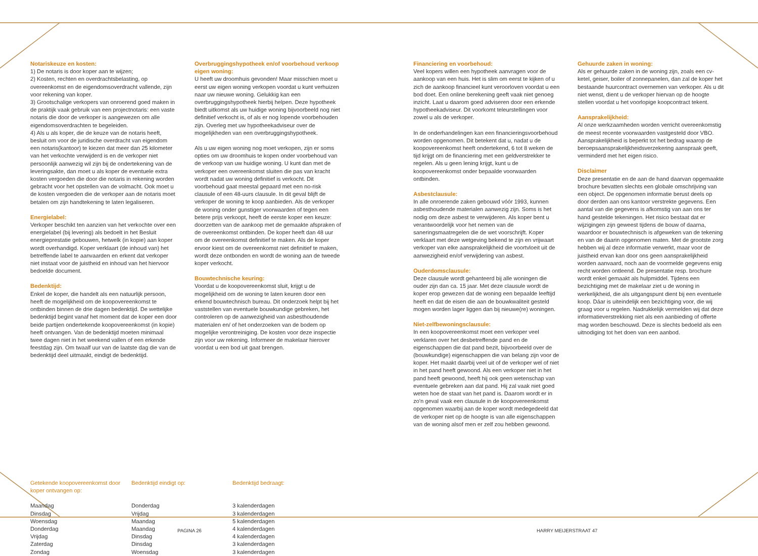Notariskeuze en kosten:
1) De notaris is door koper aan te wijzen;
2) Kosten, rechten en overdrachtsbelasting, op overeenkomst en de eigendomsoverdracht vallende, zijn voor rekening van koper.
3) Grootschalige verkopers van onroerend goed maken in de praktijk vaak gebruik van een projectnotaris: een vaste notaris die door de verkoper is aangewezen om alle eigendomsoverdrachten te begeleiden.
4) Als u als koper, die de keuze van de notaris heeft, besluit om voor de juridische overdracht van eigendom een notaris(kantoor) te kiezen dat meer dan 25 kilometer van het verkochte verwijderd is en de verkoper niet persoonlijk aanwezig wil zijn bij de ondertekening van de leveringsakte, dan moet u als koper de eventuele extra kosten vergoeden die door die notaris in rekening worden gebracht voor het opstellen van de volmacht. Ook moet u de kosten vergoeden die de verkoper aan de notaris moet betalen om zijn handtekening te laten legaliseren.
Energielabel:
Verkoper beschikt ten aanzien van het verkochte over een energielabel (bij levering) als bedoelt in het Besluit energieprestatie gebouwen, hetwelk (in kopie) aan koper wordt overhandigd. Koper verklaart (de inhoud van) het betreffende label te aanvaarden en erkent dat verkoper niet instaat voor de juistheid en inhoud van het hiervoor bedoelde document.
Bedenktijd:
Enkel de koper, die handelt als een natuurlijk persoon, heeft de mogelijkheid om de koopovereenkomst te ontbinden binnen de drie dagen bedenktijd. De wettelijke bedenktijd begint vanaf het moment dat de koper een door beide partijen ondertekende koopovereenkomst (in kopie) heeft ontvangen. Van de bedenktijd moeten minimaal twee dagen niet in het weekend vallen of een erkende feestdag zijn. Om twaalf uur van de laatste dag die van de bedenktijd deel uitmaakt, eindigt de bedenktijd.
Overbruggingshypotheek en/of voorbehoud verkoop eigen woning:
U heeft uw droomhuis gevonden! Maar misschien moet u eerst uw eigen woning verkopen voordat u kunt verhuizen naar uw nieuwe woning. Gelukkig kan een overbruggingshypotheek hierbij helpen. Deze hypotheek biedt uitkomst als uw huidige woning bijvoorbeeld nog niet definitief verkocht is, of als er nog lopende voorbehouden zijn. Overleg met uw hypotheekadviseur over de mogelijkheden van een overbruggingshypotheek.
Als u uw eigen woning nog moet verkopen, zijn er soms opties om uw droomhuis te kopen onder voorbehoud van de verkoop van uw huidige woning. U kunt dan met de verkoper een overeenkomst sluiten die pas van kracht wordt nadat uw woning definitief is verkocht. Dit voorbehoud gaat meestal gepaard met een no-risk clausule of een 48-uurs clausule. In dit geval blijft de verkoper de woning te koop aanbieden. Als de verkoper de woning onder gunstiger voorwaarden of tegen een betere prijs verkoopt, heeft de eerste koper een keuze: doorzetten van de aankoop met de gemaakte afspraken of de overeenkomst ontbinden. De koper heeft dan 48 uur om de overeenkomst definitief te maken. Als de koper ervoor kiest om de overeenkomst niet definitief te maken, wordt deze ontbonden en wordt de woning aan de tweede koper verkocht.
Bouwtechnische keuring:
Voordat u de koopovereenkomst sluit, krijgt u de mogelijkheid om de woning te laten keuren door een erkend bouwtechnisch bureau. Dit onderzoek helpt bij het vaststellen van eventuele bouwkundige gebreken, het controleren op de aanwezigheid van asbesthoudende materialen en/ of het onderzoeken van de bodem op mogelijke verontreiniging. De kosten voor deze inspectie zijn voor uw rekening. Informeer de makelaar hierover voordat u een bod uit gaat brengen.
Financiering en voorbehoud:
Veel kopers willen een hypotheek aanvragen voor de aankoop van een huis. Het is slim om eerst te kijken of u zich de aankoop financieel kunt veroorloven voordat u een bod doet. Een online berekening geeft vaak niet genoeg inzicht. Laat u daarom goed adviseren door een erkende hypotheekadviseur. Dit voorkomt teleurstellingen voor zowel u als de verkoper.
In de onderhandelingen kan een financieringsvoorbehoud worden opgenomen. Dit betekent dat u, nadat u de koopovereenkomst heeft ondertekend, 6 tot 8 weken de tijd krijgt om de financiering met een geldverstrekker te regelen. Als u geen lening krijgt, kunt u de koopovereenkomst onder bepaalde voorwaarden ontbinden.
Asbestclausule:
In alle onroerende zaken gebouwd vóór 1993, kunnen asbesthoudende materialen aanwezig zijn. Soms is het nodig om deze asbest te verwijderen. Als koper bent u verantwoordelijk voor het nemen van de saneringsmaatregelen die de wet voorschrijft. Koper verklaart met deze wetgeving bekend te zijn en vrijwaart verkoper van elke aansprakelijkheid die voortvloeit uit de aanwezigheid en/of verwijdering van asbest.
Ouderdomsclausule:
Deze clausule wordt gehanteerd bij alle woningen die ouder zijn dan ca. 15 jaar. Met deze clausule wordt de koper erop gewezen dat de woning een bepaalde leeftijd heeft en dat de eisen die aan de bouwkwaliteit gesteld mogen worden lager liggen dan bij nieuwe(re) woningen.
Niet-zelfbewoningsclausule:
In een koopovereenkomst moet een verkoper veel verklaren over het desbetreffende pand en de eigenschappen die dat pand bezit, bijvoorbeeld over de (bouwkundige) eigenschappen die van belang zijn voor de koper. Het maakt daarbij veel uit of de verkoper wel of niet in het pand heeft gewoond. Als een verkoper niet in het pand heeft gewoond, heeft hij ook geen wetenschap van eventuele gebreken aan dat pand. Hij zal vaak niet goed weten hoe de staat van het pand is. Daarom wordt er in zo'n geval vaak een clausule in de koopovereenkomst opgenomen waarbij aan de koper wordt medegedeeld dat de verkoper niet op de hoogte is van alle eigenschappen van de woning alsof men er zelf zou hebben gewoond.
Gehuurde zaken in woning:
Als er gehuurde zaken in de woning zijn, zoals een cv-ketel, geiser, boiler of zonnepanelen, dan zal de koper het bestaande huurcontract overnemen van verkoper. Als u dit niet wenst, dient u de verkoper hiervan op de hoogte stellen voordat u het voorlopige koopcontract tekent.
Aansprakelijkheid:
Al onze werkzaamheden worden verricht overeenkomstig de meest recente voorwaarden vastgesteld door VBO. Aansprakelijkheid is beperkt tot het bedrag waarop de beroepsaansprakelijkheidsverzekering aanspraak geeft, verminderd met het eigen risico.
Disclaimer
Deze presentatie en de aan de hand daarvan opgemaakte brochure bevatten slechts een globale omschrijving van een object. De opgenomen informatie berust deels op door derden aan ons kantoor verstrekte gegevens. Een aantal van die gegevens is afkomstig van aan ons ter hand gestelde tekeningen. Het risico bestaat dat er wijzigingen zijn geweest tijdens de bouw of daarna, waardoor er bouwtechnisch is afgeweken van de tekening en van de daarin opgenomen maten. Met de grootste zorg hebben wij al deze informatie verwerkt, maar voor de juistheid ervan kan door ons geen aansprakelijkheid worden aanvaard, noch aan de voormelde gegevens enig recht worden ontleend. De presentatie resp. brochure wordt enkel gemaakt als hulpmiddel. Tijdens een bezichtiging met de makelaar ziet u de woning in werkelijkheid, die als uitgangspunt dient bij een eventuele koop. Dáar is uiteindelijk een bezichtiging voor, die wij graag voor u regelen. Nadrukkelijk vermelden wij dat deze informatieverstrekking niet als een aanbieding of offerte mag worden beschouwd. Deze is slechts bedoeld als een uitnodiging tot het doen van een aanbod.
| Getekende koopovereenkomst door koper ontvangen op: | Bedenktijd eindigt op: | Bedenktijd bedraagt: |
| --- | --- | --- |
| Maandag | Donderdag | 3 kalenderdagen |
| Dinsdag | Vrijdag | 3 kalenderdagen |
| Woensdag | Maandag | 5 kalenderdagen |
| Donderdag | Maandag | 4 kalenderdagen |
| Vrijdag | Dinsdag | 4 kalenderdagen |
| Zaterdag | Dinsdag | 3 kalenderdagen |
| Zondag | Woensdag | 3 kalenderdagen |
PAGINA 26 HARRY MEIJERSTRAAT 47